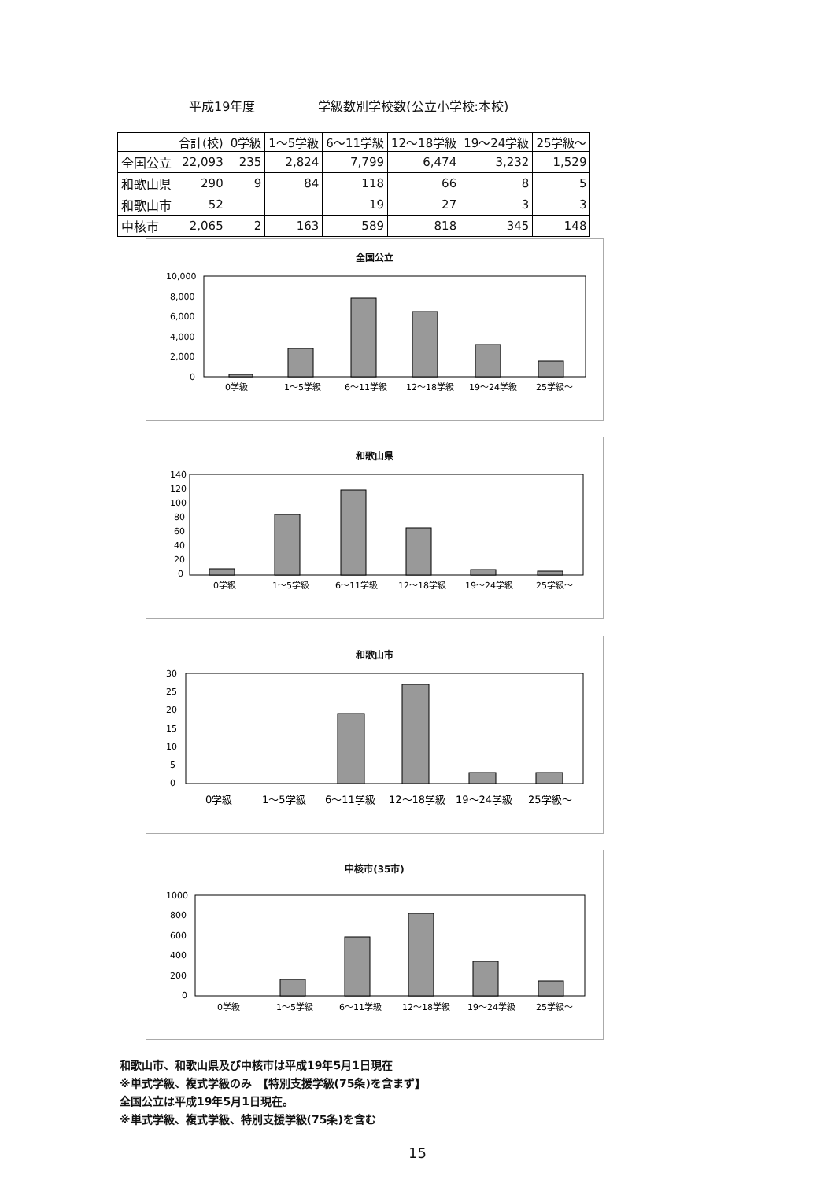平成19年度 学級数別学校数(公立小学校:本校)
| | 合計(校) | 0学級 | 1～5学級 | 6～11学級 | 12～18学級 | 19～24学級 | 25学級～ |
| --- | --- | --- | --- | --- | --- | --- | --- |
| 全国公立 | 22,093 | 235 | 2,824 | 7,799 | 6,474 | 3,232 | 1,529 |
| 和歌山県 | 290 | 9 | 84 | 118 | 66 | 8 | 5 |
| 和歌山市 | 52 | | | 19 | 27 | 3 | 3 |
| 中核市 | 2,065 | 2 | 163 | 589 | 818 | 345 | 148 |
全国公立
10,000
8,000
6,000
4,000
2,000
0
0学級
1～5学級
6～11学級
12～18学級
19～24学級
25学級～
和歌山県
140
120
100
80
60
40
20
0
0学級
1～5学級
6～11学級
12～18学級
19～24学級
25学級～
和歌山市
30
25
20
15
10
5
0
0学級
1～5学級
6～11学級
12～18学級
19～24学級
25学級～
中核市(35市)
1000
800
600
400
200
0
0学級
1～5学級
6～11学級
12～18学級
19～24学級
25学級～
和歌山市、和歌山県及び中核市は平成19年5月1日現在
※単式学級、複式学級のみ　【特別支援学級(75条)を含まず】
全国公立は平成19年5月1日現在。
※単式学級、複式学級、特別支援学級(75条)を含む
15